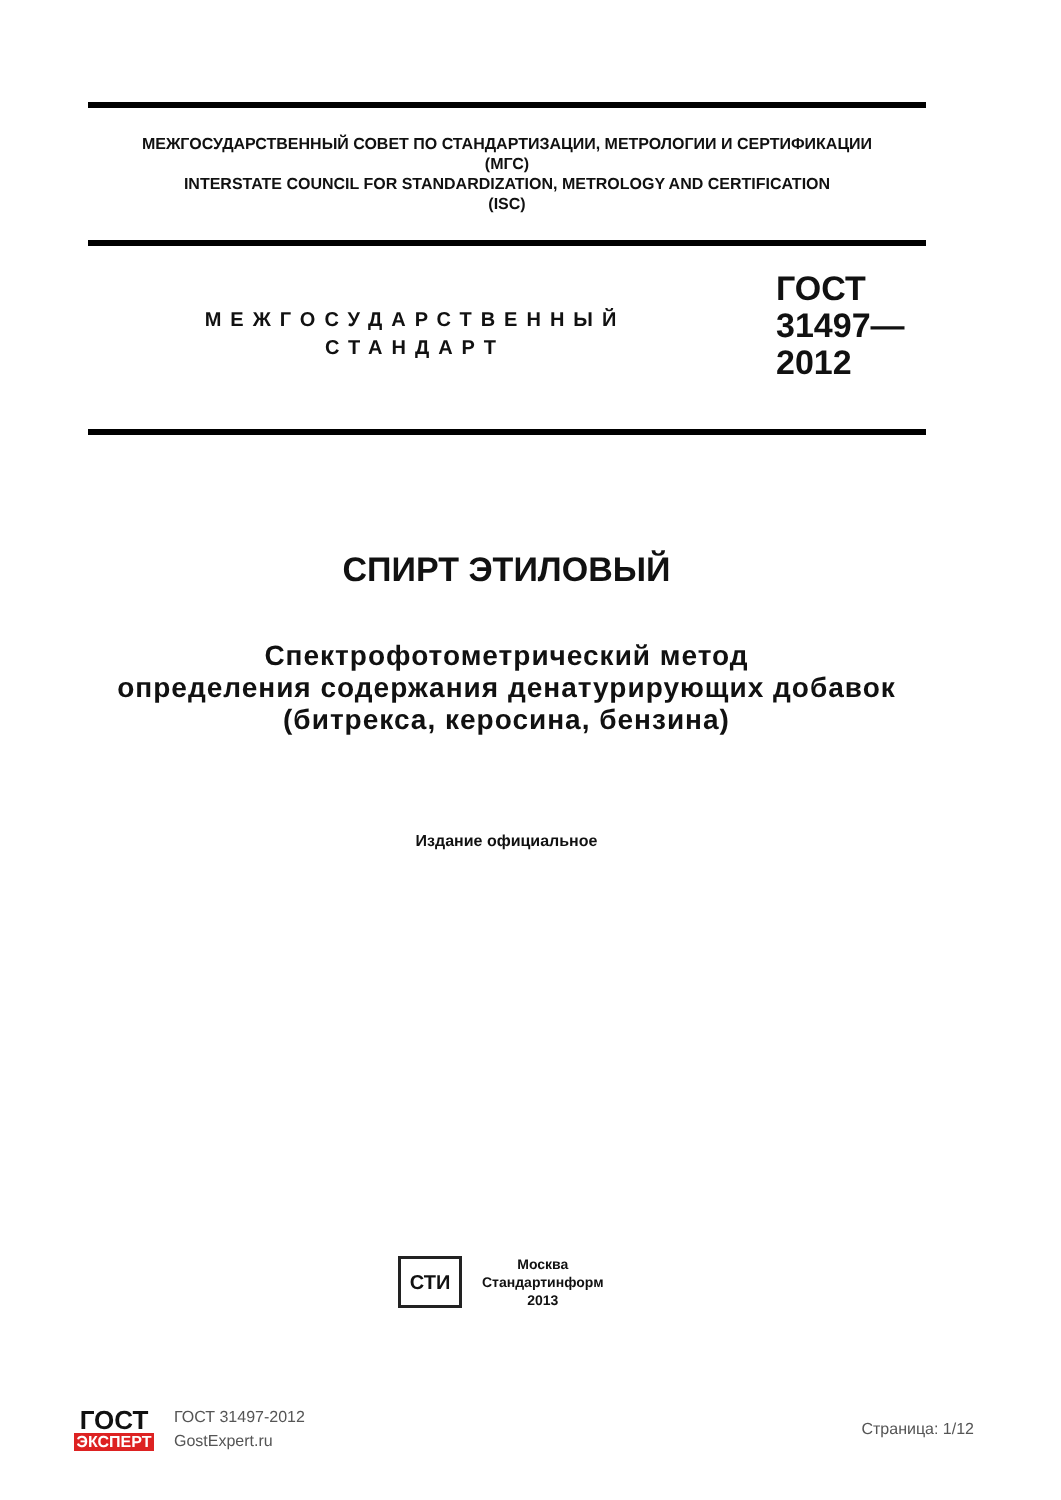МЕЖГОСУДАРСТВЕННЫЙ СОВЕТ ПО СТАНДАРТИЗАЦИИ, МЕТРОЛОГИИ И СЕРТИФИКАЦИИ
(МГС)
INTERSTATE COUNCIL FOR STANDARDIZATION, METROLOGY AND CERTIFICATION
(ISC)
МЕЖГОСУДАРСТВЕННЫЙ
СТАНДАРТ
ГОСТ
31497—
2012
СПИРТ ЭТИЛОВЫЙ
Спектрофотометрический метод
определения содержания денатурирующих добавок
(битрекса, керосина, бензина)
Издание официальное
СТИ
Москва
Стандартинформ
2013
ГОСТ
ЭКСПЕРТ
ГОСТ 31497-2012
GostExpert.ru
Страница: 1/12